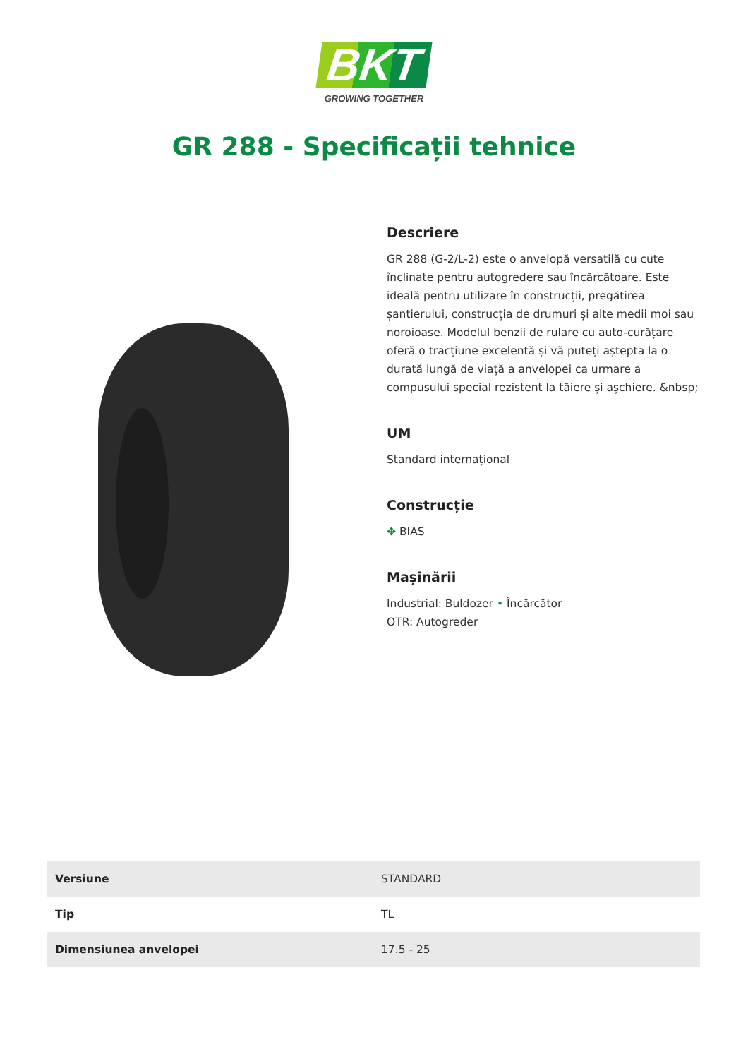BKT
GROWING TOGETHER
GR 288 - Specificații tehnice
Descriere
GR 288 (G-2/L-2) este o anvelopă versatilă cu cute înclinate pentru autogredere sau încărcătoare. Este ideală pentru utilizare în construcții, pregătirea șantierului, construcția de drumuri și alte medii moi sau noroioase. Modelul benzii de rulare cu auto-curățare oferă o tracțiune excelentă și vă puteți aștepta la o durată lungă de viață a anvelopei ca urmare a compusului special rezistent la tăiere și așchiere. &nbsp;
UM
Standard internațional
Construcție
✥ BIAS
Mașinării
Industrial: Buldozer • Încărcător
OTR: Autogreder
| Versiune | STANDARD |
| Tip | TL |
| Dimensiunea anvelopei | 17.5 - 25 |